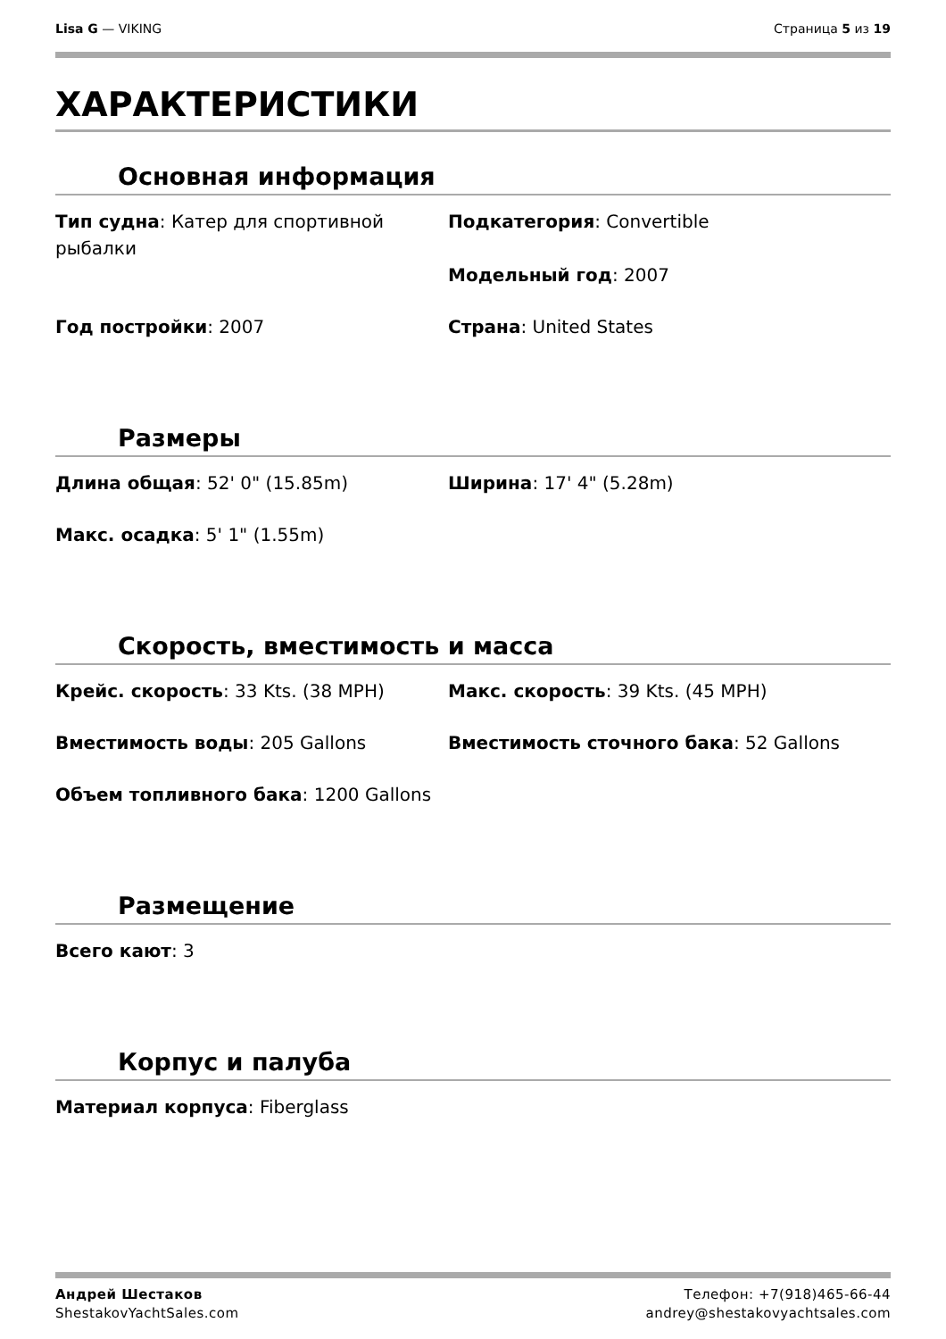Lisa G — VIKING Страница 5 из 19
ХАРАКТЕРИСТИКИ
Основная информация
Тип судна: Катер для спортивной рыбалки
Подкатегория: Convertible
Модельный год: 2007
Год постройки: 2007
Страна: United States
Размеры
Длина общая: 52' 0" (15.85m)
Ширина: 17' 4" (5.28m)
Макс. осадка: 5' 1" (1.55m)
Скорость, вместимость и масса
Крейс. скорость: 33 Kts. (38 MPH)
Макс. скорость: 39 Kts. (45 MPH)
Вместимость воды: 205 Gallons
Вместимость сточного бака: 52 Gallons
Объем топливного бака: 1200 Gallons
Размещение
Всего кают: 3
Корпус и палуба
Материал корпуса: Fiberglass
Андрей Шестаков
ShestakovYachtSales.com
Телефон: +7(918)465-66-44
andrey@shestakovyachtsales.com